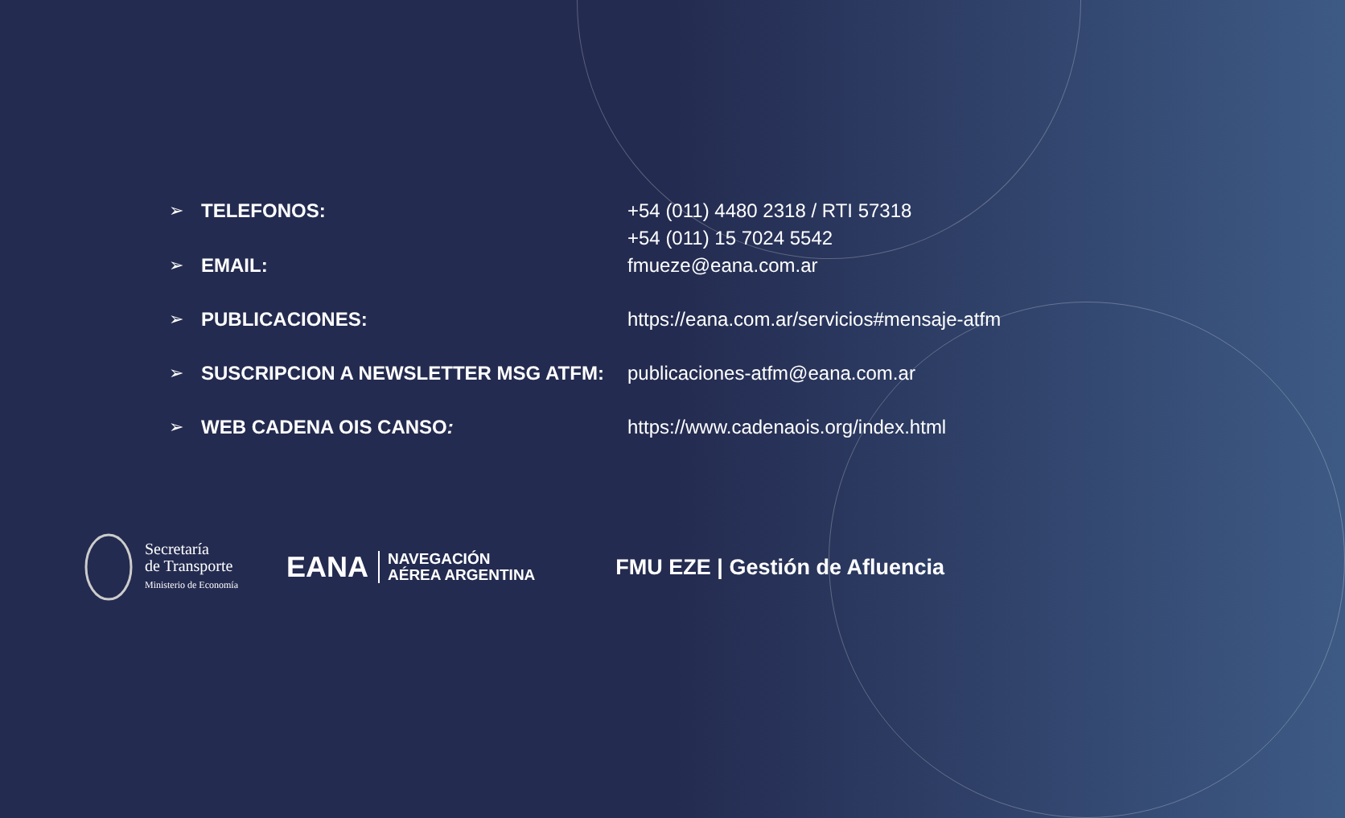| ➢ | TELEFONOS: | +54 (011) 4480 2318 / RTI 57318 +54 (011) 15 7024 5542 |
| ➢ | EMAIL: | fmueze@eana.com.ar |
| ➢ | PUBLICACIONES: | https://eana.com.ar/servicios#mensaje-atfm |
| ➢ | SUSCRIPCION A NEWSLETTER MSG ATFM: | publicaciones-atfm@eana.com.ar |
| ➢ | WEB CADENA OIS CANSO : | https://www.cadenaois.org/index.html |
Secretaría
de Transporte
Ministerio de Economía
EANA NAVEGACIÓN
AÉREA ARGENTINA
FMU EZE | Gestión de Afluencia